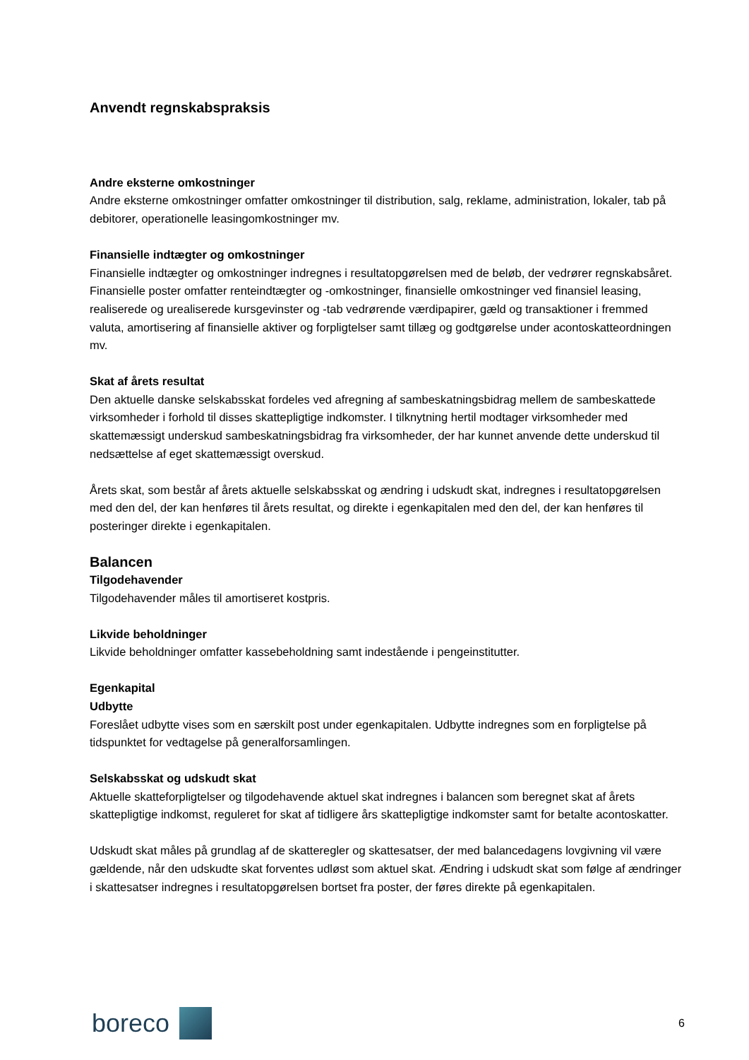Anvendt regnskabspraksis
Andre eksterne omkostninger
Andre eksterne omkostninger omfatter omkostninger til distribution, salg, reklame, administration, lokaler, tab på debitorer, operationelle leasingomkostninger mv.
Finansielle indtægter og omkostninger
Finansielle indtægter og omkostninger indregnes i resultatopgørelsen med de beløb, der vedrører regnskabsåret. Finansielle poster omfatter renteindtægter og -omkostninger, finansielle omkostninger ved finansiel leasing, realiserede og urealiserede kursgevinster og -tab vedrørende værdipapirer, gæld og transaktioner i fremmed valuta, amortisering af finansielle aktiver og forpligtelser samt tillæg og godtgørelse under acontoskatteordningen mv.
Skat af årets resultat
Den aktuelle danske selskabsskat fordeles ved afregning af sambeskatningsbidrag mellem de sambeskattede virksomheder i forhold til disses skattepligtige indkomster. I tilknytning hertil modtager virksomheder med skattemæssigt underskud sambeskatningsbidrag fra virksomheder, der har kunnet anvende dette underskud til nedsættelse af eget skattemæssigt overskud.
Årets skat, som består af årets aktuelle selskabsskat og ændring i udskudt skat, indregnes i resultatopgørelsen med den del, der kan henføres til årets resultat, og direkte i egenkapitalen med den del, der kan henføres til posteringer direkte i egenkapitalen.
Balancen
Tilgodehavender
Tilgodehavender måles til amortiseret kostpris.
Likvide beholdninger
Likvide beholdninger omfatter kassebeholdning samt indestående i pengeinstitutter.
Egenkapital
Udbytte
Foreslået udbytte vises som en særskilt post under egenkapitalen. Udbytte indregnes som en forpligtelse på tidspunktet for vedtagelse på generalforsamlingen.
Selskabsskat og udskudt skat
Aktuelle skatteforpligtelser og tilgodehavende aktuel skat indregnes i balancen som beregnet skat af årets skattepligtige indkomst, reguleret for skat af tidligere års skattepligtige indkomster samt for betalte acontoskatter.
Udskudt skat måles på grundlag af de skatteregler og skattesatser, der med balancedagens lovgivning vil være gældende, når den udskudte skat forventes udløst som aktuel skat. Ændring i udskudt skat som følge af ændringer i skattesatser indregnes i resultatopgørelsen bortset fra poster, der føres direkte på egenkapitalen.
boreco
6